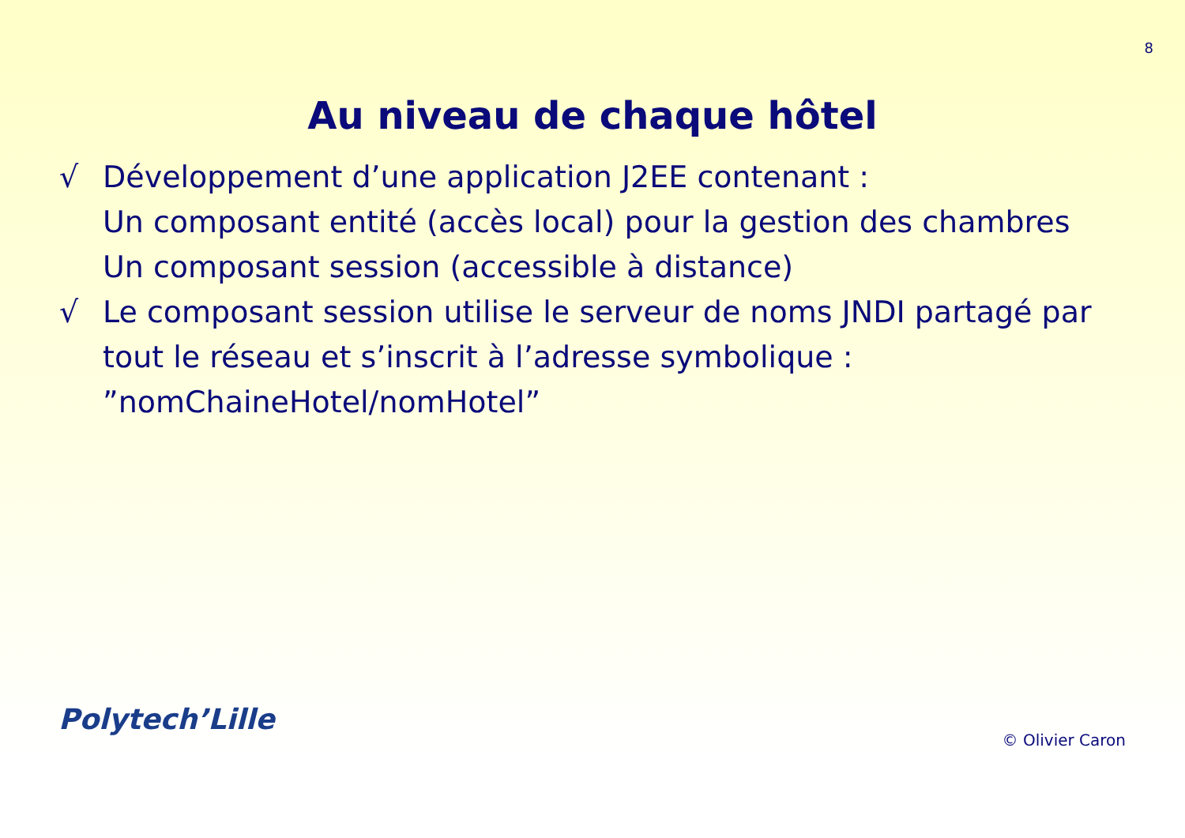8
Au niveau de chaque hôtel
√ Développement d’une application J2EE contenant :
Un composant entité (accès local) pour la gestion des chambres
Un composant session (accessible à distance)
√ Le composant session utilise le serveur de noms JNDI partagé par tout le réseau et s’inscrit à l’adresse symbolique : ”nomChaineHotel/nomHotel”
Polytech’Lille
© Olivier Caron